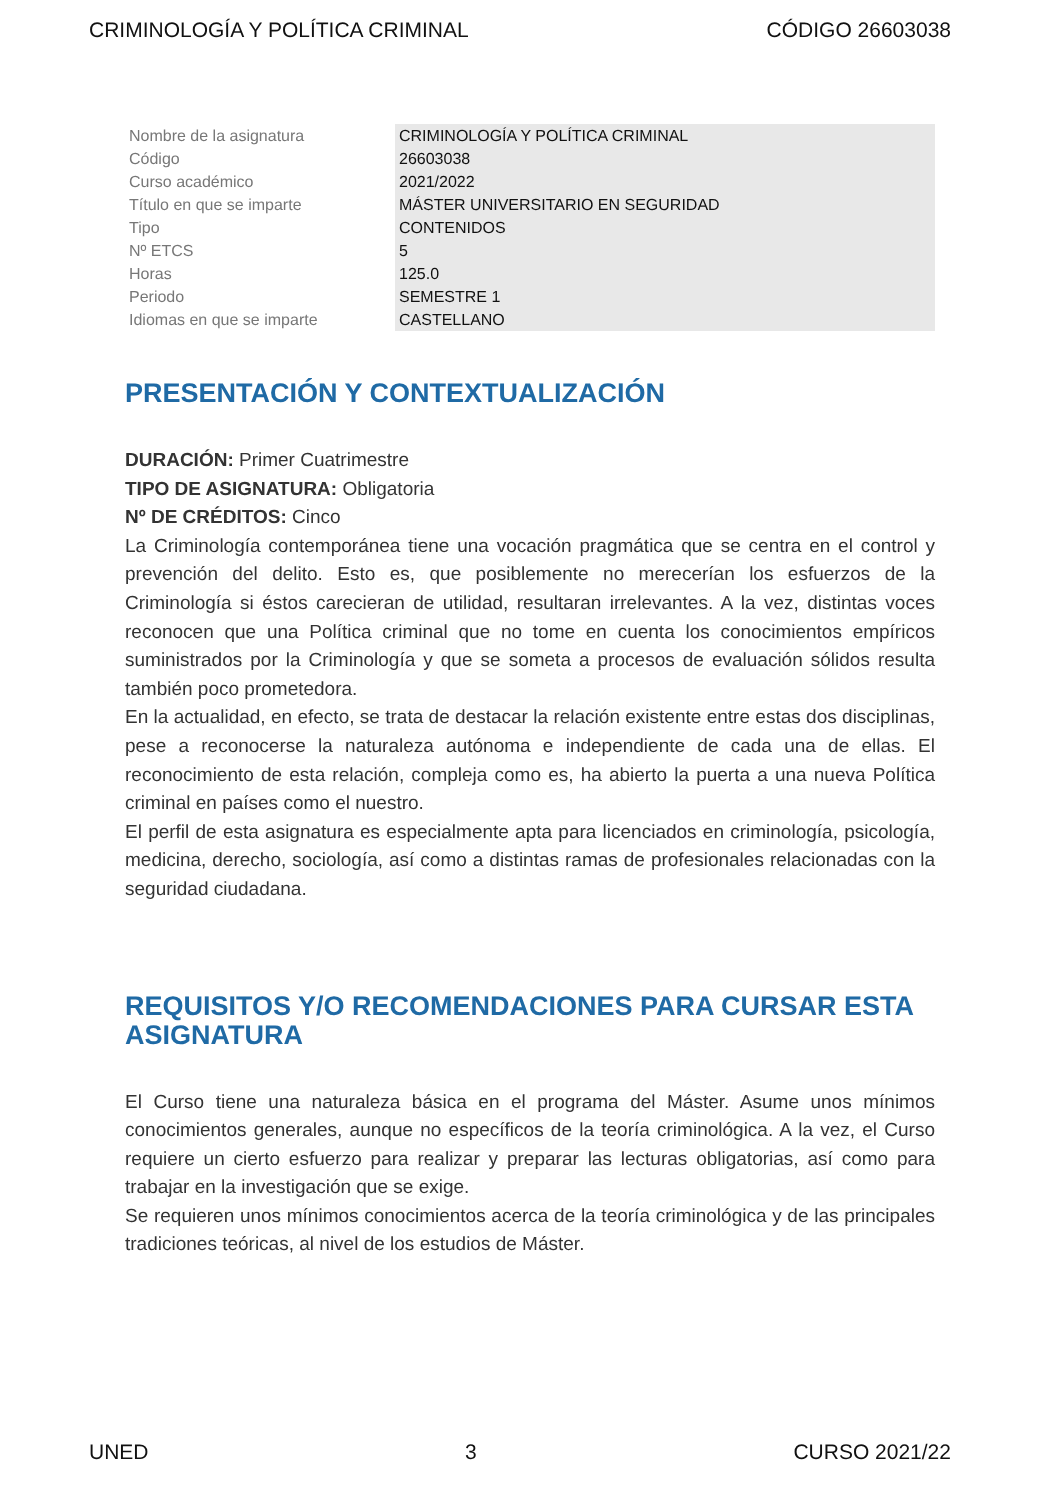CRIMINOLOGÍA Y POLÍTICA CRIMINAL CÓDIGO 26603038
| Nombre de la asignatura | CRIMINOLOGÍA Y POLÍTICA CRIMINAL |
| Código | 26603038 |
| Curso académico | 2021/2022 |
| Título en que se imparte | MÁSTER UNIVERSITARIO EN SEGURIDAD |
| Tipo | CONTENIDOS |
| Nº ETCS | 5 |
| Horas | 125.0 |
| Periodo | SEMESTRE 1 |
| Idiomas en que se imparte | CASTELLANO |
PRESENTACIÓN Y CONTEXTUALIZACIÓN
DURACIÓN: Primer Cuatrimestre
TIPO DE ASIGNATURA: Obligatoria
Nº DE CRÉDITOS: Cinco
La Criminología contemporánea tiene una vocación pragmática que se centra en el control y prevención del delito. Esto es, que posiblemente no merecerían los esfuerzos de la Criminología si éstos carecieran de utilidad, resultaran irrelevantes. A la vez, distintas voces reconocen que una Política criminal que no tome en cuenta los conocimientos empíricos suministrados por la Criminología y que se someta a procesos de evaluación sólidos resulta también poco prometedora.
En la actualidad, en efecto, se trata de destacar la relación existente entre estas dos disciplinas, pese a reconocerse la naturaleza autónoma e independiente de cada una de ellas. El reconocimiento de esta relación, compleja como es, ha abierto la puerta a una nueva Política criminal en países como el nuestro.
El perfil de esta asignatura es especialmente apta para licenciados en criminología, psicología, medicina, derecho, sociología, así como a distintas ramas de profesionales relacionadas con la seguridad ciudadana.
REQUISITOS Y/O RECOMENDACIONES PARA CURSAR ESTA ASIGNATURA
El Curso tiene una naturaleza básica en el programa del Máster. Asume unos mínimos conocimientos generales, aunque no específicos de la teoría criminológica. A la vez, el Curso requiere un cierto esfuerzo para realizar y preparar las lecturas obligatorias, así como para trabajar en la investigación que se exige.
Se requieren unos mínimos conocimientos acerca de la teoría criminológica y de las principales tradiciones teóricas, al nivel de los estudios de Máster.
UNED 3 CURSO 2021/22